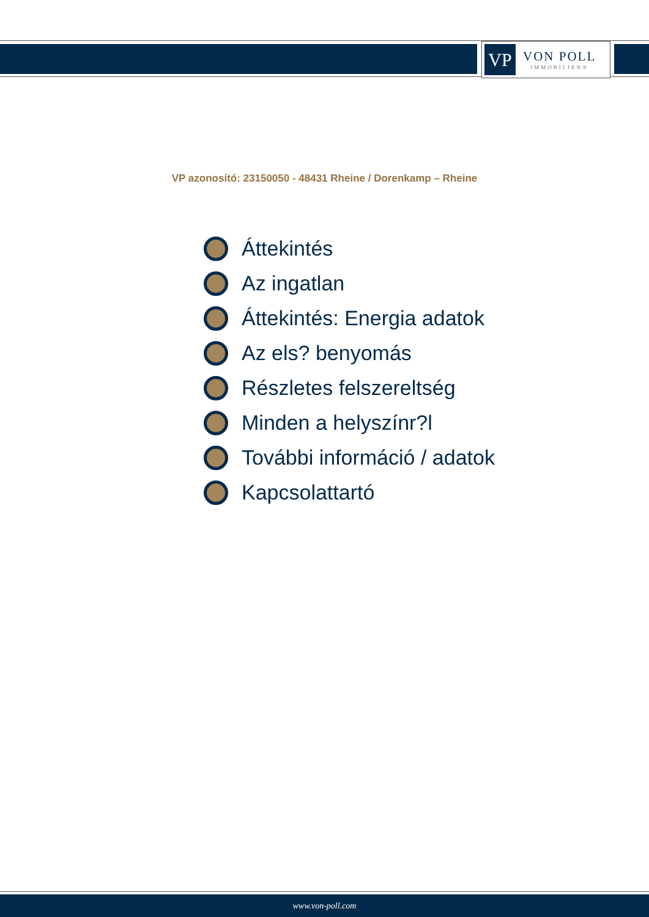VP
VON POLL
IMMOBILIEN®
VP azonosító: 23150050 - 48431 Rheine / Dorenkamp – Rheine
Áttekintés
Az ingatlan
Áttekintés: Energia adatok
Az els? benyomás
Részletes felszereltség
Minden a helyszínr?l
További információ / adatok
Kapcsolattartó
www.von-poll.com